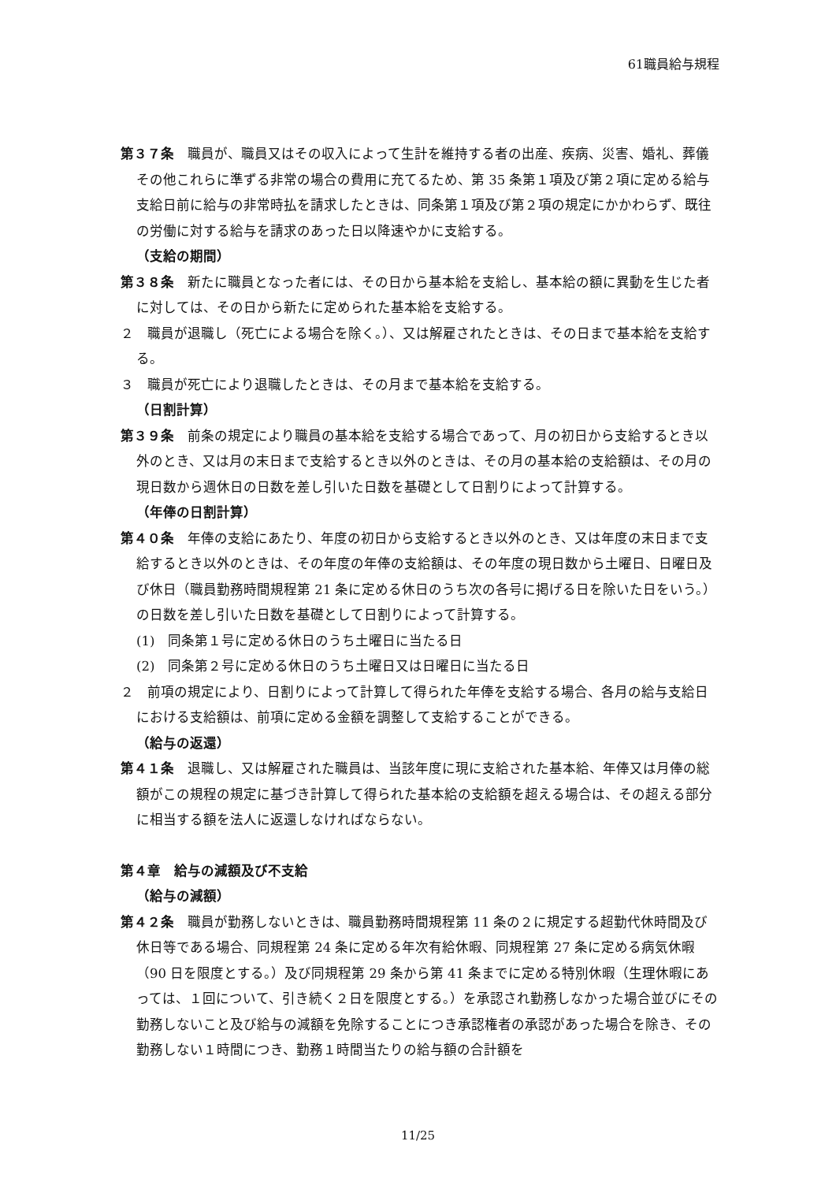61職員給与規程
第３７条　職員が、職員又はその収入によって生計を維持する者の出産、疾病、災害、婚礼、葬儀その他これらに準ずる非常の場合の費用に充てるため、第 35 条第１項及び第２項に定める給与支給日前に給与の非常時払を請求したときは、同条第１項及び第２項の規定にかかわらず、既往の労働に対する給与を請求のあった日以降速やかに支給する。
（支給の期間）
第３８条　新たに職員となった者には、その日から基本給を支給し、基本給の額に異動を生じた者に対しては、その日から新たに定められた基本給を支給する。
２　職員が退職し（死亡による場合を除く。）、又は解雇されたときは、その日まで基本給を支給する。
３　職員が死亡により退職したときは、その月まで基本給を支給する。
（日割計算）
第３９条　前条の規定により職員の基本給を支給する場合であって、月の初日から支給するとき以外のとき、又は月の末日まで支給するとき以外のときは、その月の基本給の支給額は、その月の現日数から週休日の日数を差し引いた日数を基礎として日割りによって計算する。
（年俸の日割計算）
第４０条　年俸の支給にあたり、年度の初日から支給するとき以外のとき、又は年度の末日まで支給するとき以外のときは、その年度の年俸の支給額は、その年度の現日数から土曜日、日曜日及び休日（職員勤務時間規程第 21 条に定める休日のうち次の各号に掲げる日を除いた日をいう。）の日数を差し引いた日数を基礎として日割りによって計算する。
(1)　同条第１号に定める休日のうち土曜日に当たる日
(2)　同条第２号に定める休日のうち土曜日又は日曜日に当たる日
２　前項の規定により、日割りによって計算して得られた年俸を支給する場合、各月の給与支給日における支給額は、前項に定める金額を調整して支給することができる。
（給与の返還）
第４１条　退職し、又は解雇された職員は、当該年度に現に支給された基本給、年俸又は月俸の総額がこの規程の規定に基づき計算して得られた基本給の支給額を超える場合は、その超える部分に相当する額を法人に返還しなければならない。
第４章　給与の減額及び不支給
（給与の減額）
第４２条　職員が勤務しないときは、職員勤務時間規程第 11 条の２に規定する超勤代休時間及び休日等である場合、同規程第 24 条に定める年次有給休暇、同規程第 27 条に定める病気休暇（90 日を限度とする。）及び同規程第 29 条から第 41 条までに定める特別休暇（生理休暇にあっては、１回について、引き続く２日を限度とする。）を承認され勤務しなかった場合並びにその勤務しないこと及び給与の減額を免除することにつき承認権者の承認があった場合を除き、その勤務しない１時間につき、勤務１時間当たりの給与額の合計額を
11/25